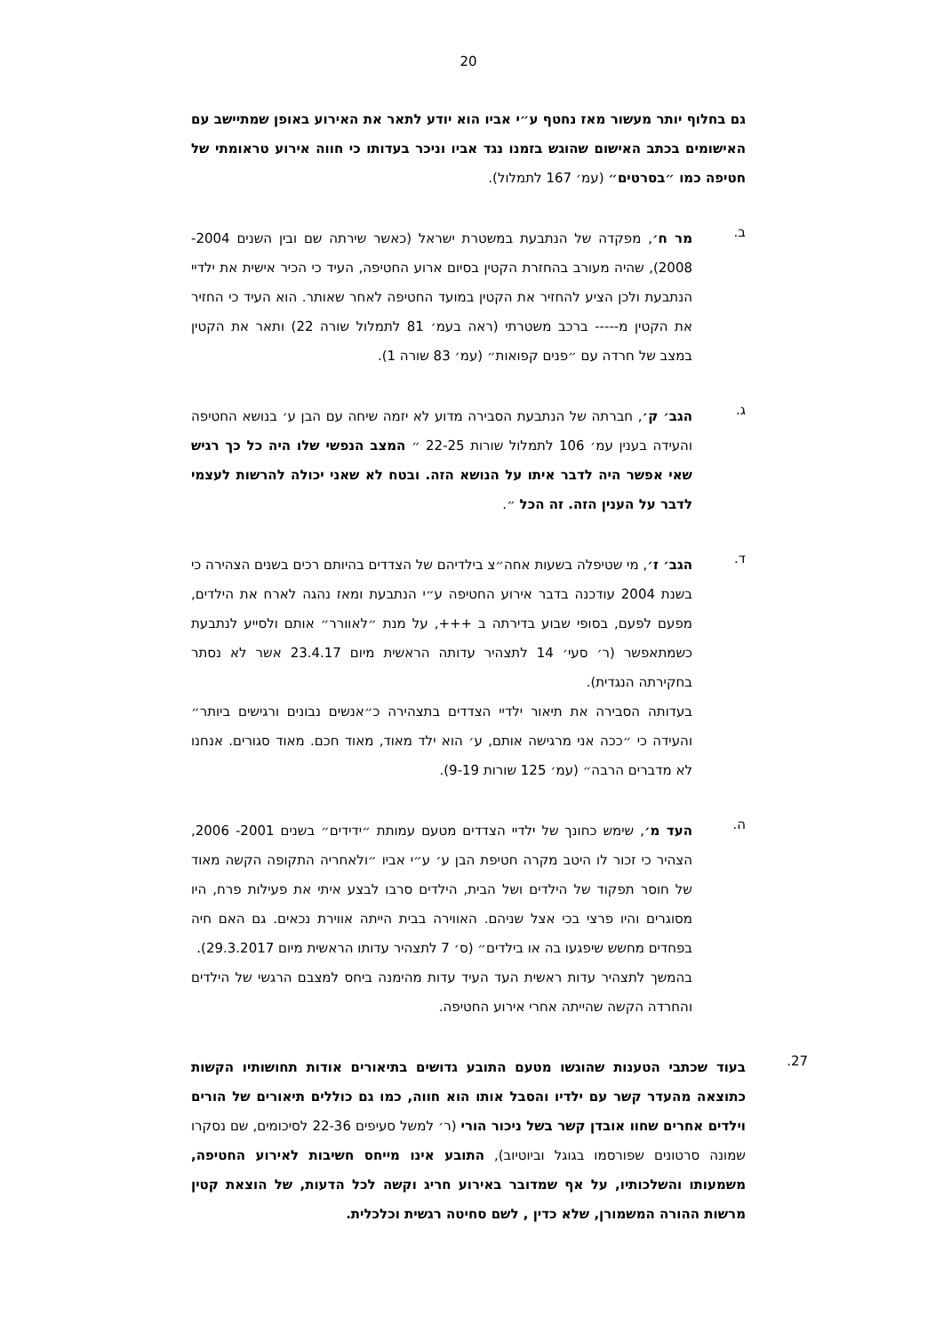20
גם בחלוף יותר מעשור מאז נחטף ע״י אביו הוא יודע לתאר את האירוע באופן שמתיישב עם האישומים בכתב האישום שהוגש בזמנו נגד אביו וניכר בעדותו כי חווה אירוע טראומתי של חטיפה כמו ״בסרטים״ (עמ׳ 167 לתמלול).
ב.
מר ח׳, מפקדה של הנתבעת במשטרת ישראל (כאשר שירתה שם ובין השנים 2004- 2008), שהיה מעורב בהחזרת הקטין בסיום ארוע החטיפה, העיד כי הכיר אישית את ילדיי הנתבעת ולכן הציע להחזיר את הקטין במועד החטיפה לאחר שאותר. הוא העיד כי החזיר את הקטין מ----- ברכב משטרתי (ראה בעמ׳ 81 לתמלול שורה 22) ותאר את הקטין במצב של חרדה עם ״פנים קפואות״ (עמ׳ 83 שורה 1).
ג.
הגב׳ ק׳, חברתה של הנתבעת הסבירה מדוע לא יזמה שיחה עם הבן ע׳ בנושא החטיפה והעידה בענין עמ׳ 106 לתמלול שורות 22-25 ״ המצב הנפשי שלו היה כל כך רגיש שאי אפשר היה לדבר איתו על הנושא הזה. ובטח לא שאני יכולה להרשות לעצמי לדבר על הענין הזה. זה הכל ״.
ד.
הגב׳ ז׳, מי שטיפלה בשעות אחה״צ בילדיהם של הצדדים בהיותם רכים בשנים הצהירה כי בשנת 2004 עודכנה בדבר אירוע החטיפה ע״י הנתבעת ומאז נהגה לארח את הילדים, מפעם לפעם, בסופי שבוע בדירתה ב +++, על מנת ״לאוורר״ אותם ולסייע לנתבעת כשמתאפשר (ר׳ סעי׳ 14 לתצהיר עדותה הראשית מיום 23.4.17 אשר לא נסתר בחקירתה הנגדית).
בעדותה הסבירה את תיאור ילדיי הצדדים בתצהירה כ״אנשים נבונים ורגישים ביותר״ והעידה כי ״ככה אני מרגישה אותם, ע׳ הוא ילד מאוד, מאוד חכם. מאוד סגורים. אנחנו לא מדברים הרבה״ (עמ׳ 125 שורות 9-19).
ה.
העד מ׳, שימש כחונך של ילדיי הצדדים מטעם עמותת ״ידידים״ בשנים 2001- 2006, הצהיר כי זכור לו היטב מקרה חטיפת הבן ע׳ ע״י אביו ״ולאחריה התקופה הקשה מאוד של חוסר תפקוד של הילדים ושל הבית, הילדים סרבו לבצע איתי את פעילות פרח, היו מסוגרים והיו פרצי בכי אצל שניהם. האווירה בבית הייתה אווירת נכאים. גם האם חיה בפחדים מחשש שיפגעו בה או בילדים״ (ס׳ 7 לתצהיר עדותו הראשית מיום 29.3.2017).
בהמשך לתצהיר עדות ראשית העד העיד עדות מהימנה ביחס למצבם הרגשי של הילדים והחרדה הקשה שהייתה אחרי אירוע החטיפה.
27.
בעוד שכתבי הטענות שהוגשו מטעם התובע גדושים בתיאורים אודות תחושותיו הקשות כתוצאה מהעדר קשר עם ילדיו והסבל אותו הוא חווה, כמו גם כוללים תיאורים של הורים וילדים אחרים שחוו אובדן קשר בשל ניכור הורי (ר׳ למשל סעיפים 22-36 לסיכומים, שם נסקרו שמונה סרטונים שפורסמו בגוגל וביוטיוב), התובע אינו מייחס חשיבות לאירוע החטיפה, משמעותו והשלכותיו, על אף שמדובר באירוע חריג וקשה לכל הדעות, של הוצאת קטין מרשות ההורה המשמורן, שלא כדין , לשם סחיטה רגשית וכלכלית.